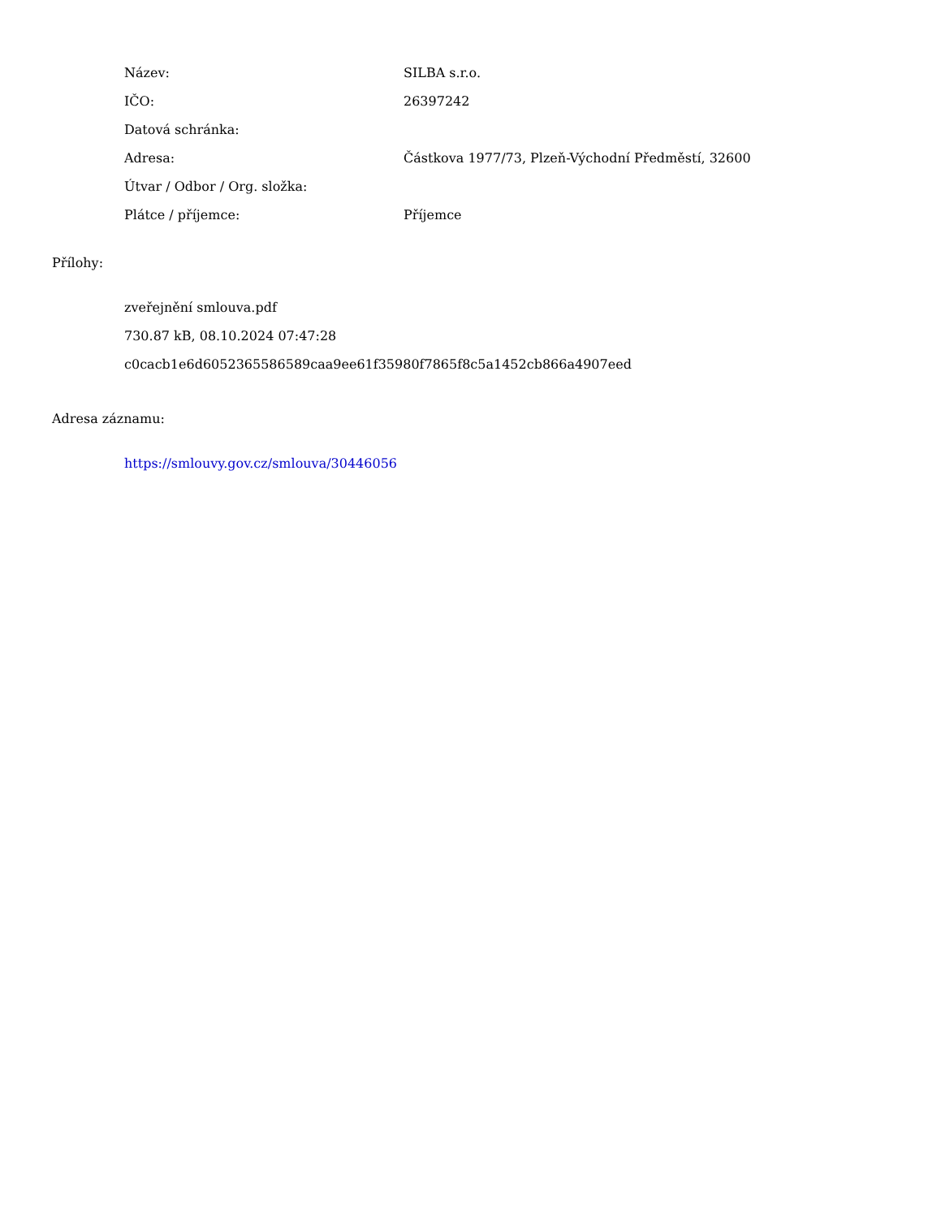| Název: | SILBA s.r.o. |
| IČO: | 26397242 |
| Datová schránka: | |
| Adresa: | Částkova 1977/73, Plzeň-Východní Předměstí, 32600 |
| Útvar / Odbor / Org. složka: | |
| Plátce / příjemce: | Příjemce |
Přílohy:
zveřejnění smlouva.pdf
730.87 kB, 08.10.2024 07:47:28
c0cacb1e6d6052365586589caa9ee61f35980f7865f8c5a1452cb866a4907eed
Adresa záznamu:
https://smlouvy.gov.cz/smlouva/30446056